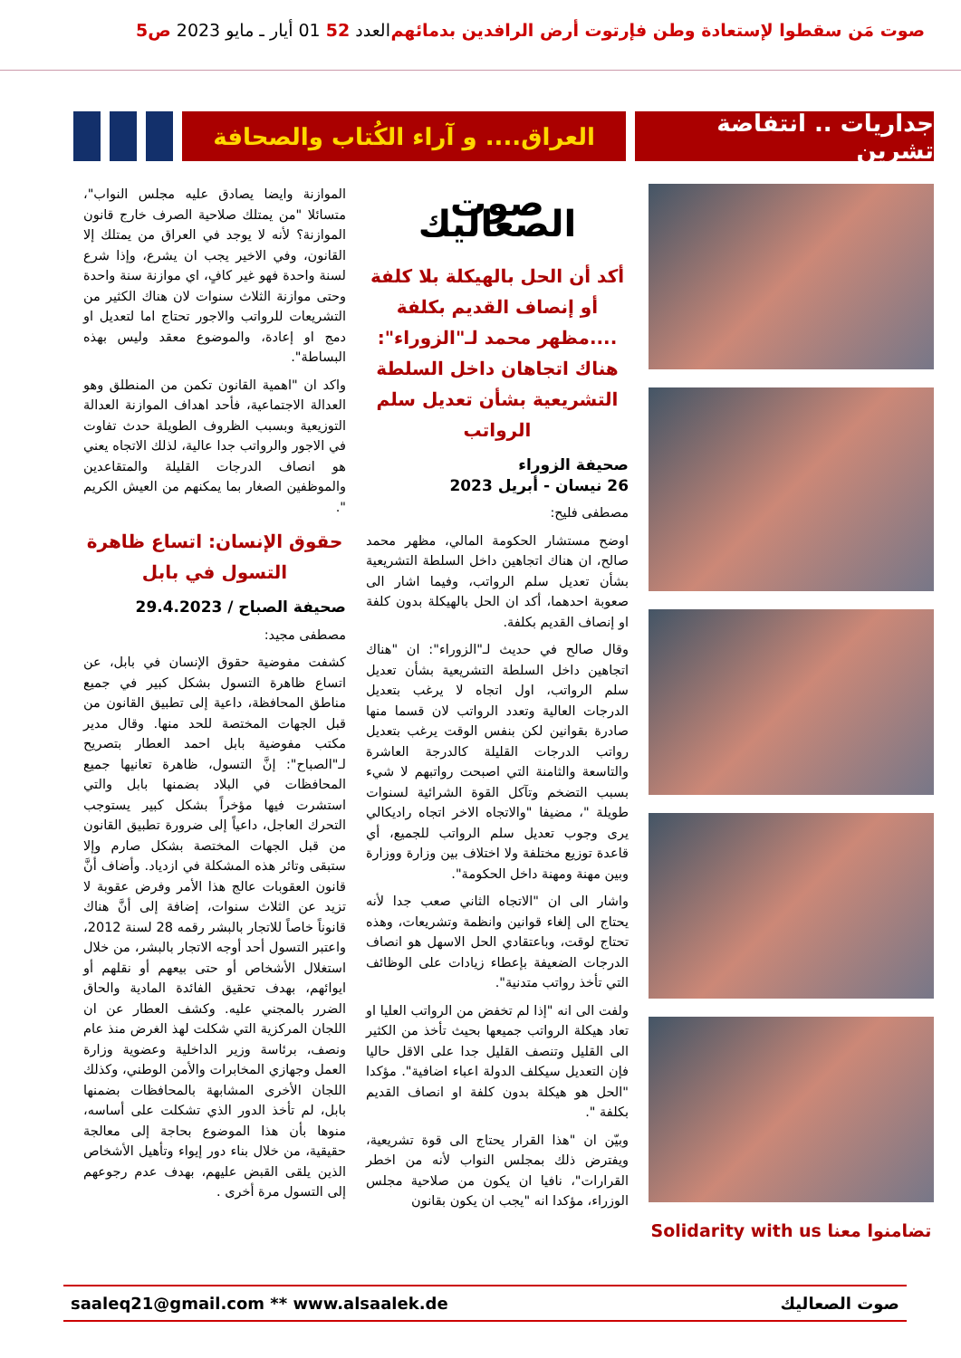صوت مَن سقطوا لإستعادة وطن فإرتوت أرض الرافدين بدمائهم العدد 52 01 أيار ـ مايو 2023 ص5
جداريات .. انتفاضة تشرين
العراق.... و آراء الكُتاب والصحافة
تضامنوا معنا Solidarity with us
صوت الصعاليك
أكد أن الحل بالهيكلة بلا كلفة أو إنصاف القديم بكلفة ....مظهر محمد لـ"الزوراء": هناك اتجاهان داخل السلطة التشريعية بشأن تعديل سلم الرواتب
صحيفة الزوراء
26 نيسان - أبريل 2023
مصطفى فليح:
اوضح مستشار الحكومة المالي، مظهر محمد صالح، ان هناك اتجاهين داخل السلطة التشريعية بشأن تعديل سلم الرواتب، وفيما اشار الى صعوبة احدهما، أكد ان الحل بالهيكلة بدون كلفة او إنصاف القديم بكلفة.
وقال صالح في حديث لـ"الزوراء": ان "هناك اتجاهين داخل السلطة التشريعية بشأن تعديل سلم الرواتب، اول اتجاه لا يرغب بتعديل الدرجات العالية وتعدد الرواتب لان قسما منها صادرة بقوانين لكن بنفس الوقت يرغب بتعديل رواتب الدرجات القليلة كالدرجة العاشرة والتاسعة والثامنة التي اصبحت رواتبهم لا شيء بسبب التضخم وتآكل القوة الشرائية لسنوات طويلة "، مضيفا "والاتجاه الاخر اتجاه راديكالي يرى وجوب تعديل سلم الرواتب للجميع، أي قاعدة توزيع مختلفة ولا اختلاف بين وزارة ووزارة وبين مهنة ومهنة داخل الحكومة".
واشار الى ان "الاتجاه الثاني صعب جدا لأنه يحتاج الى إلغاء قوانين وانظمة وتشريعات، وهذه تحتاج لوقت، وباعتقادي الحل الاسهل هو انصاف الدرجات الضعيفة بإعطاء زيادات على الوظائف التي تأخذ رواتب متدنية".
ولفت الى انه "إذا لم تخفض من الرواتب العليا او تعاد هيكلة الرواتب جميعها بحيث تأخذ من الكثير الى القليل وتنصف القليل جدا على الاقل حاليا فإن التعديل سيكلف الدولة اعباء اضافية". مؤكدا "الحل هو هيكلة بدون كلفة او انصاف القديم بكلفة ".
وبيّن ان "هذا القرار يحتاج الى قوة تشريعية، ويفترض ذلك بمجلس النواب لأنه من اخطر القرارات"، نافيا ان يكون من صلاحية مجلس الوزراء، مؤكدا انه "يجب ان يكون بقانون
الموازنة وايضا يصادق عليه مجلس النواب"، متسائلا "من يمتلك صلاحية الصرف خارج قانون الموازنة؟ لأنه لا يوجد في العراق من يمتلك إلا القانون، وفي الاخير يجب ان يشرع، وإذا شرع لسنة واحدة فهو غير كافٍ، اي موازنة سنة واحدة وحتى موازنة الثلاث سنوات لان هناك الكثير من التشريعات للرواتب والاجور تحتاج اما لتعديل او دمج او إعادة، والموضوع معقد وليس بهذه البساطة".
واكد ان "اهمية القانون تكمن من المنطلق وهو العدالة الاجتماعية، فأحد اهداف الموازنة العدالة التوزيعية وبسبب الظروف الطويلة حدث تفاوت في الاجور والرواتب جدا عالية، لذلك الاتجاه يعني هو انصاف الدرجات القليلة والمتقاعدين والموظفين الصغار بما يمكنهم من العيش الكريم ".
حقوق الإنسان: اتساع ظاهرة التسول في بابل
صحيفة الصباح / 29.4.2023
مصطفى مجيد:
كشفت مفوضية حقوق الإنسان في بابل، عن اتساع ظاهرة التسول بشكل كبير في جميع مناطق المحافظة، داعية إلى تطبيق القانون من قبل الجهات المختصة للحد منها. وقال مدير مكتب مفوضية بابل احمد العطار بتصريح لـ"الصباح": إنَّ التسول، ظاهرة تعانيها جميع المحافظات في البلاد بضمنها بابل والتي استشرت فيها مؤخراً بشكل كبير يستوجب التحرك العاجل، داعياً إلى ضرورة تطبيق القانون من قبل الجهات المختصة بشكل صارم وإلا ستبقى وتائر هذه المشكلة في ازدياد. وأضاف أنَّ قانون العقوبات عالج هذا الأمر وفرض عقوبة لا تزيد عن الثلاث سنوات، إضافة إلى أنَّ هناك قانوناً خاصاً للاتجار بالبشر رقمه 28 لسنة 2012، واعتبر التسول أحد أوجه الاتجار بالبشر، من خلال استغلال الأشخاص أو حتى بيعهم أو نقلهم أو ايوائهم، بهدف تحقيق الفائدة المادية والحاق الضرر بالمجني عليه. وكشف العطار عن ان اللجان المركزية التي شكلت لهذ الغرض منذ عام ونصف، برئاسة وزير الداخلية وعضوية وزارة العمل وجهازي المخابرات والأمن الوطني، وكذلك اللجان الأخرى المشابهة بالمحافظات بضمنها بابل، لم تأخذ الدور الذي تشكلت على أساسه، منوها بأن هذا الموضوع بحاجة إلى معالجة حقيقية، من خلال بناء دور إيواء وتأهيل الأشخاص الذين يلقى القبض عليهم، بهدف عدم رجوعهم إلى التسول مرة أخرى .
saaleq21@gmail.com ** www.alsaalek.de صوت الصعاليك